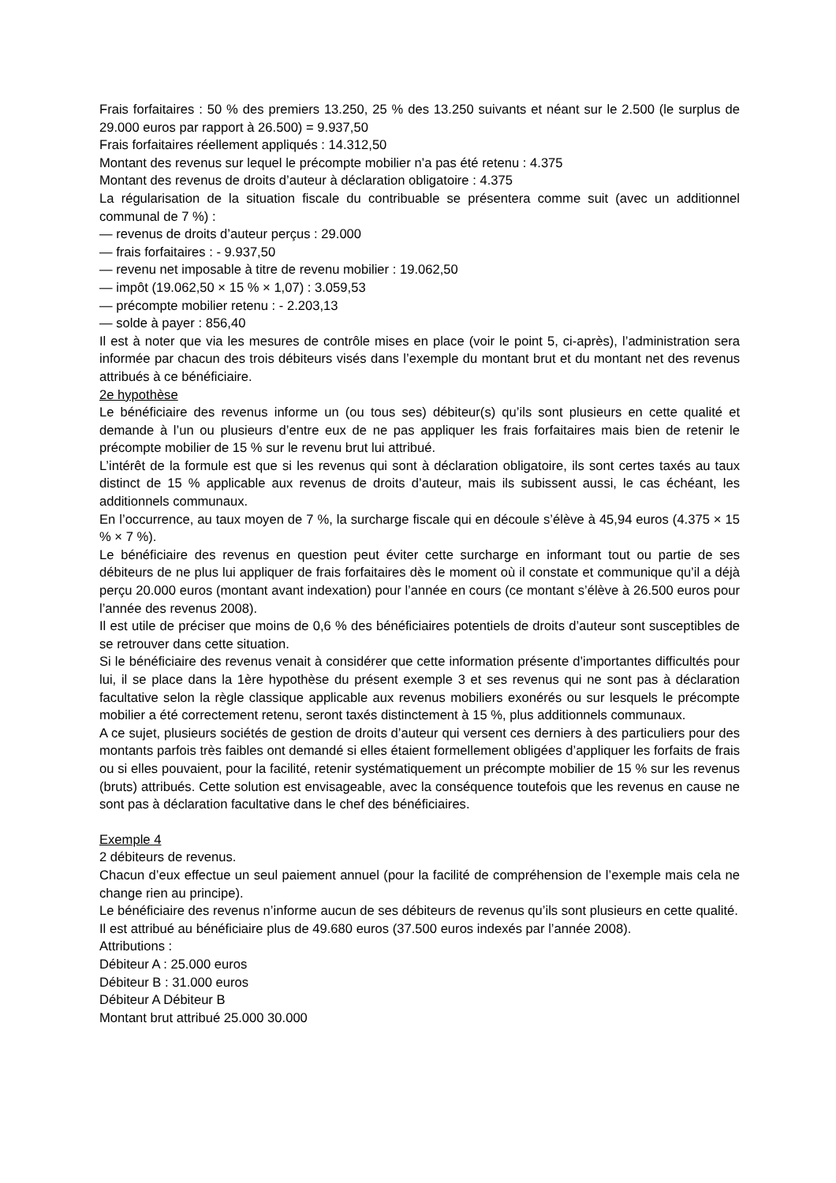Frais forfaitaires : 50 % des premiers 13.250, 25 % des 13.250 suivants et néant sur le 2.500 (le surplus de 29.000 euros par rapport à 26.500) = 9.937,50
Frais forfaitaires réellement appliqués : 14.312,50
Montant des revenus sur lequel le précompte mobilier n’a pas été retenu : 4.375
Montant des revenus de droits d’auteur à déclaration obligatoire : 4.375
La régularisation de la situation fiscale du contribuable se présentera comme suit (avec un additionnel communal de 7 %) :
— revenus de droits d’auteur perçus : 29.000
— frais forfaitaires : - 9.937,50
— revenu net imposable à titre de revenu mobilier : 19.062,50
— impôt (19.062,50 × 15 % × 1,07) : 3.059,53
— précompte mobilier retenu : - 2.203,13
— solde à payer : 856,40
Il est à noter que via les mesures de contrôle mises en place (voir le point 5, ci-après), l’administration sera informée par chacun des trois débiteurs visés dans l’exemple du montant brut et du montant net des revenus attribués à ce bénéficiaire.
2e hypothèse
Le bénéficiaire des revenus informe un (ou tous ses) débiteur(s) qu’ils sont plusieurs en cette qualité et demande à l’un ou plusieurs d’entre eux de ne pas appliquer les frais forfaitaires mais bien de retenir le précompte mobilier de 15 % sur le revenu brut lui attribué.
L’intérêt de la formule est que si les revenus qui sont à déclaration obligatoire, ils sont certes taxés au taux distinct de 15 % applicable aux revenus de droits d’auteur, mais ils subissent aussi, le cas échéant, les additionnels communaux.
En l’occurrence, au taux moyen de 7 %, la surcharge fiscale qui en découle s’élève à 45,94 euros (4.375 × 15 % × 7 %).
Le bénéficiaire des revenus en question peut éviter cette surcharge en informant tout ou partie de ses débiteurs de ne plus lui appliquer de frais forfaitaires dès le moment où il constate et communique qu’il a déjà perçu 20.000 euros (montant avant indexation) pour l’année en cours (ce montant s’élève à 26.500 euros pour l’année des revenus 2008).
Il est utile de préciser que moins de 0,6 % des bénéficiaires potentiels de droits d’auteur sont susceptibles de se retrouver dans cette situation.
Si le bénéficiaire des revenus venait à considérer que cette information présente d’importantes difficultés pour lui, il se place dans la 1ère hypothèse du présent exemple 3 et ses revenus qui ne sont pas à déclaration facultative selon la règle classique applicable aux revenus mobiliers exonérés ou sur lesquels le précompte mobilier a été correctement retenu, seront taxés distinctement à 15 %, plus additionnels communaux.
A ce sujet, plusieurs sociétés de gestion de droits d’auteur qui versent ces derniers à des particuliers pour des montants parfois très faibles ont demandé si elles étaient formellement obligées d’appliquer les forfaits de frais ou si elles pouvaient, pour la facilité, retenir systématiquement un précompte mobilier de 15 % sur les revenus (bruts) attribués. Cette solution est envisageable, avec la conséquence toutefois que les revenus en cause ne sont pas à déclaration facultative dans le chef des bénéficiaires.
Exemple 4
2 débiteurs de revenus.
Chacun d’eux effectue un seul paiement annuel (pour la facilité de compréhension de l’exemple mais cela ne change rien au principe).
Le bénéficiaire des revenus n’informe aucun de ses débiteurs de revenus qu’ils sont plusieurs en cette qualité.
Il est attribué au bénéficiaire plus de 49.680 euros (37.500 euros indexés par l’année 2008).
Attributions :
Débiteur A : 25.000 euros
Débiteur B : 31.000 euros
Débiteur A Débiteur B
Montant brut attribué 25.000 30.000